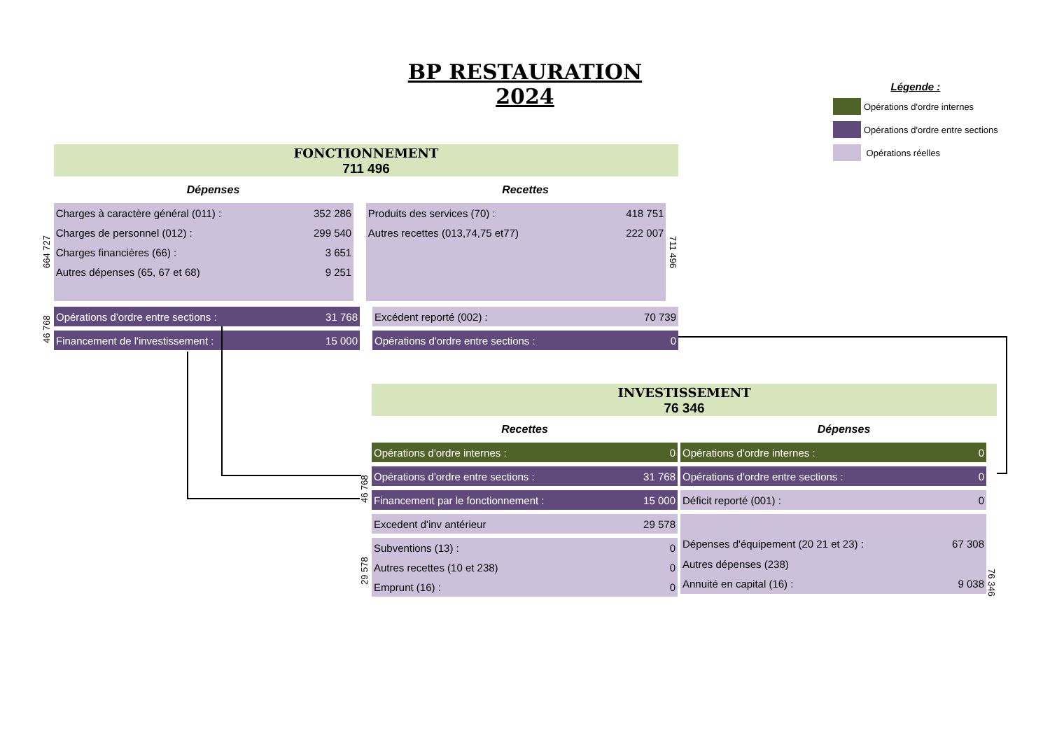BP RESTAURATION 2024
Légende :
Opérations d'ordre internes
Opérations d'ordre entre sections
Opérations réelles
FONCTIONNEMENT
711 496
Dépenses Recettes
664 727
| Charges à caractère général (011) : | 352 286 |
| Charges de personnel (012) : | 299 540 |
| Charges financières (66) : | 3 651 |
| Autres dépenses (65, 67 et 68) | 9 251 |
| Produits des services (70) : | 418 751 |
| Autres recettes (013,74,75 et77) | 222 007 |
711 496
46 768
| Opérations d'ordre entre sections : | 31 768 |
| Financement de l'investissement : | 15 000 |
| Excédent reporté (002) : | 70 739 |
| Opérations d'ordre entre sections : | 0 |
INVESTISSEMENT
76 346
Recettes Dépenses
46 768
29 578
| Opérations d'ordre internes : | 0 |
| Opérations d'ordre entre sections : | 31 768 |
| Financement par le fonctionnement : | 15 000 |
| Excedent d'inv antérieur | 29 578 |
| Subventions (13) : | 0 |
| Autres recettes (10 et 238) | 0 |
| Emprunt (16) : | 0 |
| Opérations d'ordre internes : | 0 |
| Opérations d'ordre entre sections : | 0 |
| Déficit reporté (001) : | 0 |
| Dépenses d'équipement (20 21 et 23) : | 67 308 |
| Autres dépenses (238) | |
| Annuité en capital (16) : | 9 038 |
76 346